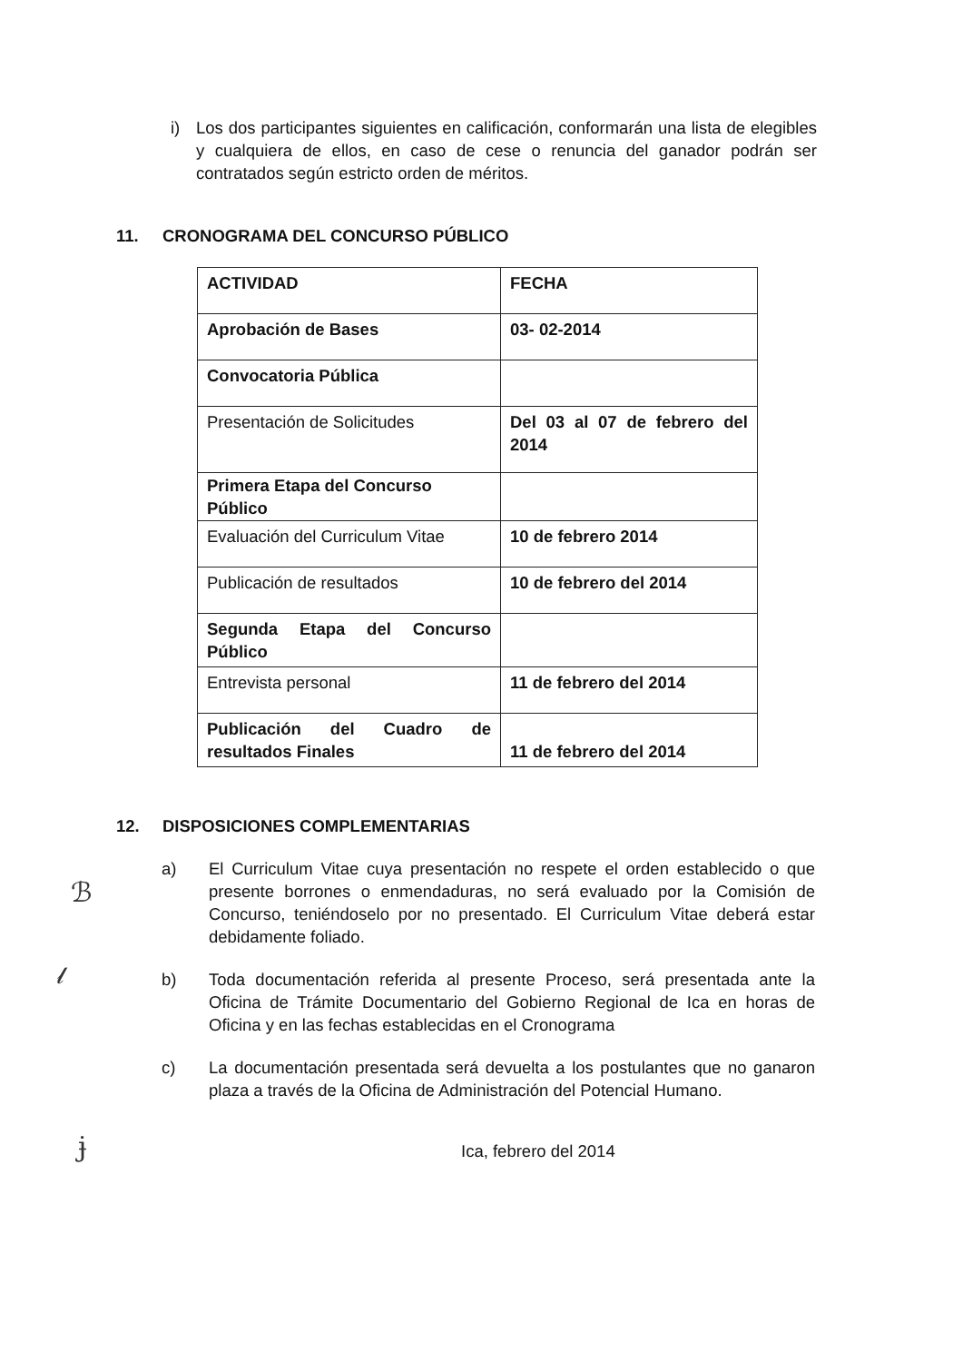i) Los dos participantes siguientes en calificación, conformarán una lista de elegibles y cualquiera de ellos, en caso de cese o renuncia del ganador podrán ser contratados según estricto orden de méritos.
11. CRONOGRAMA DEL CONCURSO PÚBLICO
| ACTIVIDAD | FECHA |
| Aprobación de Bases | 03- 02-2014 |
| Convocatoria Pública | |
| Presentación de Solicitudes | Del 03 al 07 de febrero del 2014 |
| Primera Etapa del Concurso Público | |
| Evaluación del Curriculum Vitae | 10 de febrero 2014 |
| Publicación de resultados | 10 de febrero del 2014 |
| Segunda Etapa del Concurso Público | |
| Entrevista personal | 11 de febrero del 2014 |
| Publicación del Cuadro de resultados Finales | 11 de febrero del 2014 |
12. DISPOSICIONES COMPLEMENTARIAS
a) El Curriculum Vitae cuya presentación no respete el orden establecido o que presente borrones o enmendaduras, no será evaluado por la Comisión de Concurso, teniéndoselo por no presentado. El Curriculum Vitae deberá estar debidamente foliado.
b) Toda documentación referida al presente Proceso, será presentada ante la Oficina de Trámite Documentario del Gobierno Regional de Ica en horas de Oficina y en las fechas establecidas en el Cronograma
c) La documentación presentada será devuelta a los postulantes que no ganaron plaza a través de la Oficina de Administración del Potencial Humano.
Ica, febrero del 2014
ℬ
𝓁
ɉ